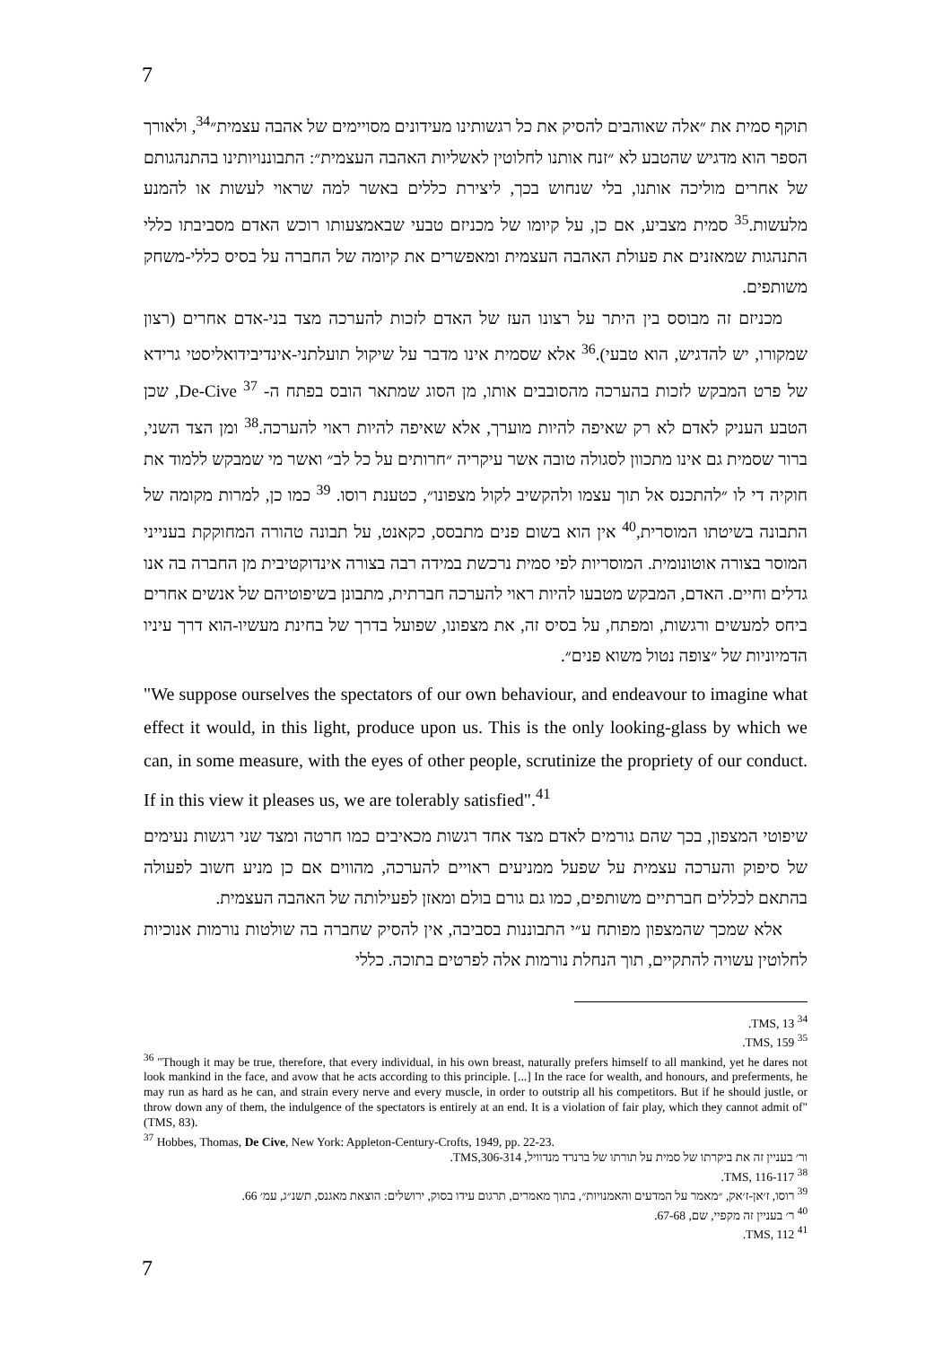7
תוקף סמית את ״אלה שאוהבים להסיק את כל רגשותינו מעידונים מסויימים של אהבה עצמית״<sup>34</sup>, ולאורך הספר הוא מדגיש שהטבע לא ״זנח אותנו לחלוטין לאשליות האהבה העצמית״: התבוננויותינו בהתנהגותם של אחרים מוליכה אותנו, בלי שנחוש בכך, ליצירת כללים באשר למה שראוי לעשות או להמנע מלעשות.<sup>35</sup> סמית מצביע, אם כן, על קיומו של מכניזם טבעי שבאמצעותו רוכש האדם מסביבתו כללי התנהגות שמאזנים את פעולת האהבה העצמית ומאפשרים את קיומה של החברה על בסיס כללי-משחק משותפים.
מכניזם זה מבוסס בין היתר על רצונו העז של האדם לזכות להערכה מצד בני-אדם אחרים (רצון שמקורו, יש להדגיש, הוא טבעי).<sup>36</sup> אלא שסמית אינו מדבר על שיקול תועלתני-אינדיבידואליסטי גרידא של פרט המבקש לזכות בהערכה מהסובבים אותו, מן הסוג שמתאר הובס בפתח ה- De-Cive <sup>37</sup>, שכן הטבע העניק לאדם לא רק שאיפה להיות מוערך, אלא שאיפה להיות ראוי להערכה.<sup>38</sup> ומן הצד השני, ברור שסמית גם אינו מתכוון לסגולה טובה אשר עיקריה ״חרותים על כל לב״ ואשר מי שמבקש ללמוד את חוקיה די לו ״להתכנס אל תוך עצמו ולהקשיב לקול מצפונו״, כטענת רוסו. <sup>39</sup> כמו כן, למרות מקומה של התבונה בשיטתו המוסרית,<sup>40</sup> אין הוא בשום פנים מתבסס, כקאנט, על תבונה טהורה המחוקקת בענייני המוסר בצורה אוטונומית. המוסריות לפי סמית נרכשת במידה רבה בצורה אינדוקטיבית מן החברה בה אנו גדלים וחיים. האדם, המבקש מטבעו להיות ראוי להערכה חברתית, מתבונן בשיפוטיהם של אנשים אחרים ביחס למעשים ורגשות, ומפתח, על בסיס זה, את מצפונו, שפועל בדרך של בחינת מעשיו-הוא דרך עיניו הדמיוניות של ״צופה נטול משוא פנים״.
"We suppose ourselves the spectators of our own behaviour, and endeavour to imagine what effect it would, in this light, produce upon us. This is the only looking-glass by which we can, in some measure, with the eyes of other people, scrutinize the propriety of our conduct. If in this view it pleases us, we are tolerably satisfied".<sup>41</sup>
שיפוטי המצפון, בכך שהם גורמים לאדם מצד אחד רגשות מכאיבים כמו חרטה ומצד שני רגשות נעימים של סיפוק והערכה עצמית על שפעל ממניעים ראויים להערכה, מהווים אם כן מניע חשוב לפעולה בהתאם לכללים חברתיים משותפים, כמו גם גורם בולם ומאזן לפעילותה של האהבה העצמית.
אלא שמכך שהמצפון מפותח ע״י התבוננות בסביבה, אין להסיק שחברה בה שולטות נורמות אנוכיות לחלוטין עשויה להתקיים, תוך הנחלת נורמות אלה לפרטים בתוכה. כללי
<sup>34</sup> TMS, 13.
<sup>35</sup> TMS, 159.
<sup>36</sup> "Though it may be true, therefore, that every individual, in his own breast, naturally prefers himself to all mankind, yet he dares not look mankind in the face, and avow that he acts according to this principle. [...] In the race for wealth, and honours, and preferments, he may run as hard as he can, and strain every nerve and every muscle, in order to outstrip all his competitors. But if he should justle, or throw down any of them, the indulgence of the spectators is entirely at an end. It is a violation of fair play, which they cannot admit of" (TMS, 83).
<sup>37</sup> Hobbes, Thomas, De Cive, New York: Appleton-Century-Crofts, 1949, pp. 22-23.
ור׳ בעניין זה את ביקרתו של סמית על תורתו של ברנרד מנדוויל, TMS,306-314.
<sup>38</sup> TMS, 116-117.
<sup>39</sup> רוסו, ז׳אן-ז׳אק, ״מאמר על המדעים והאמנויות״, בתוך מאמרים, תרגום עידו בסוק, ירושלים: הוצאת מאגנס, תשנ״ג, עמ׳ 66.
<sup>40</sup> ר׳ בעניין זה מקפיי, שם, 67-68.
<sup>41</sup> TMS, 112.
7